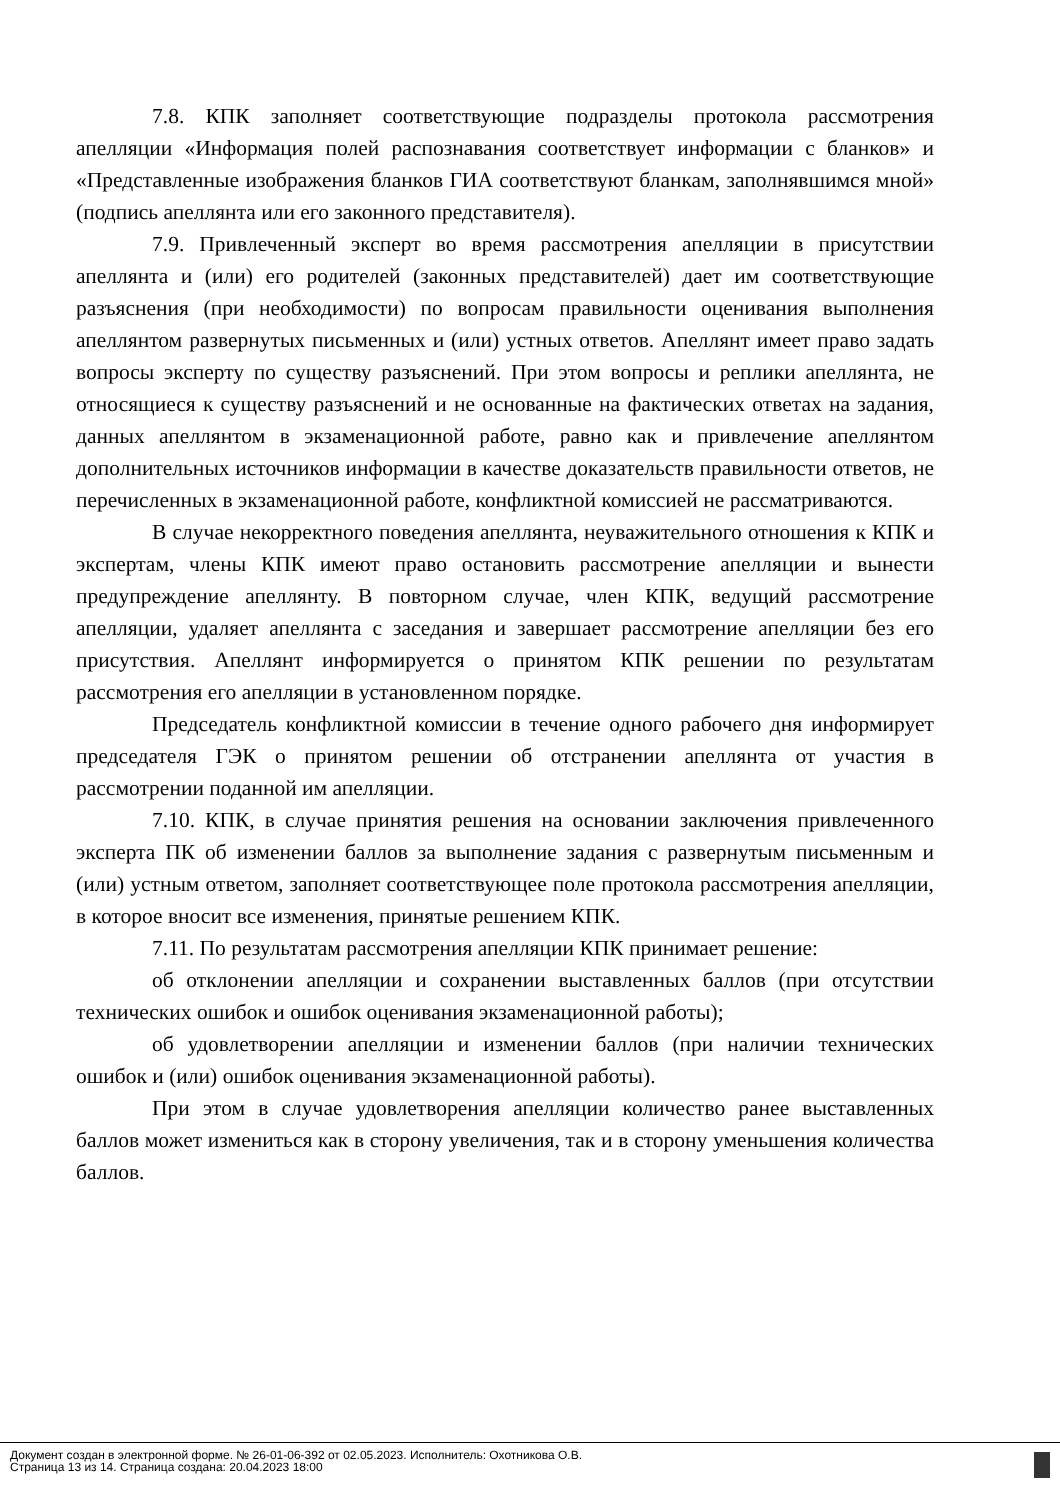7.8. КПК заполняет соответствующие подразделы протокола рассмотрения апелляции «Информация полей распознавания соответствует информации с бланков» и «Представленные изображения бланков ГИА соответствуют бланкам, заполнявшимся мной» (подпись апеллянта или его законного представителя).
7.9. Привлеченный эксперт во время рассмотрения апелляции в присутствии апеллянта и (или) его родителей (законных представителей) дает им соответствующие разъяснения (при необходимости) по вопросам правильности оценивания выполнения апеллянтом развернутых письменных и (или) устных ответов. Апеллянт имеет право задать вопросы эксперту по существу разъяснений. При этом вопросы и реплики апеллянта, не относящиеся к существу разъяснений и не основанные на фактических ответах на задания, данных апеллянтом в экзаменационной работе, равно как и привлечение апеллянтом дополнительных источников информации в качестве доказательств правильности ответов, не перечисленных в экзаменационной работе, конфликтной комиссией не рассматриваются.
В случае некорректного поведения апеллянта, неуважительного отношения к КПК и экспертам, члены КПК имеют право остановить рассмотрение апелляции и вынести предупреждение апеллянту. В повторном случае, член КПК, ведущий рассмотрение апелляции, удаляет апеллянта с заседания и завершает рассмотрение апелляции без его присутствия. Апеллянт информируется о принятом КПК решении по результатам рассмотрения его апелляции в установленном порядке.
Председатель конфликтной комиссии в течение одного рабочего дня информирует председателя ГЭК о принятом решении об отстранении апеллянта от участия в рассмотрении поданной им апелляции.
7.10. КПК, в случае принятия решения на основании заключения привлеченного эксперта ПК об изменении баллов за выполнение задания с развернутым письменным и (или) устным ответом, заполняет соответствующее поле протокола рассмотрения апелляции, в которое вносит все изменения, принятые решением КПК.
7.11. По результатам рассмотрения апелляции КПК принимает решение:
об отклонении апелляции и сохранении выставленных баллов (при отсутствии технических ошибок и ошибок оценивания экзаменационной работы);
об удовлетворении апелляции и изменении баллов (при наличии технических ошибок и (или) ошибок оценивания экзаменационной работы).
При этом в случае удовлетворения апелляции количество ранее выставленных баллов может измениться как в сторону увеличения, так и в сторону уменьшения количества баллов.
Документ создан в электронной форме. № 26-01-06-392 от 02.05.2023. Исполнитель: Охотникова О.В.
Страница 13 из 14. Страница создана: 20.04.2023 18:00